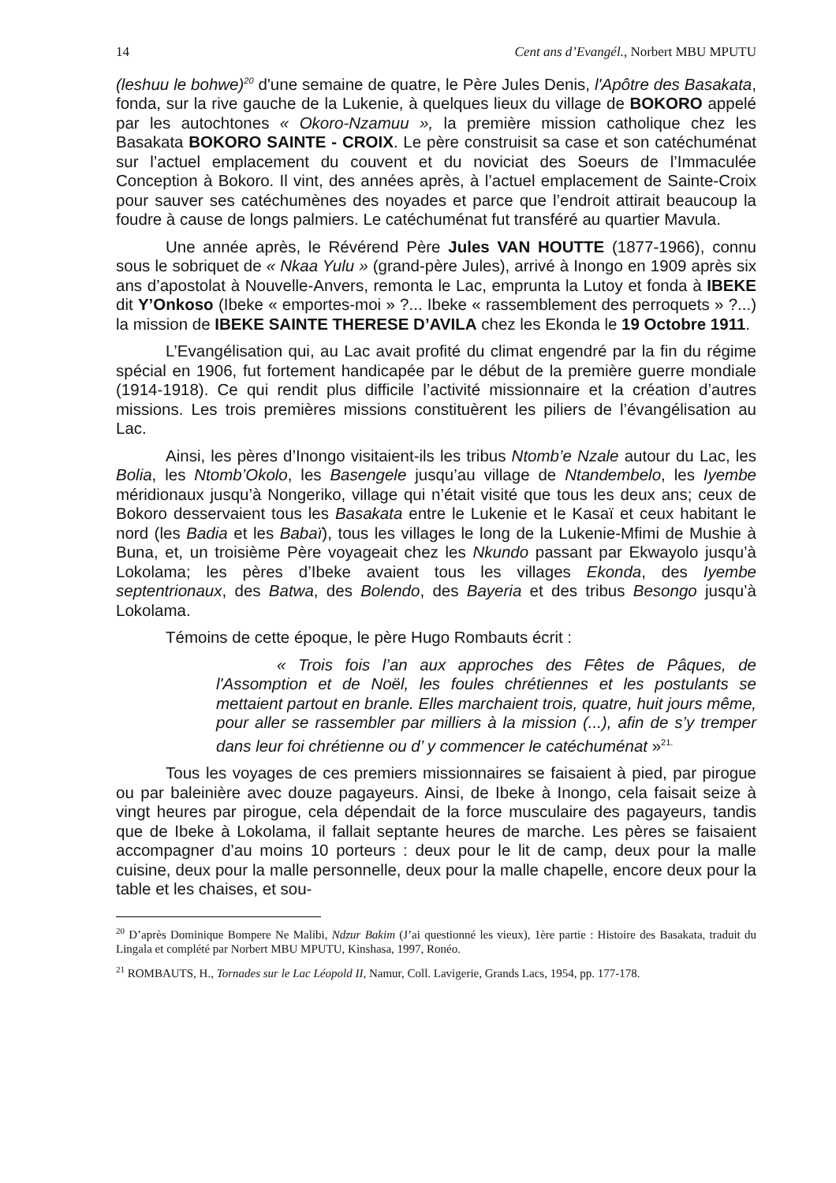14 Cent ans d’Evangél., Norbert MBU MPUTU
(leshuu le bohwe)<sup>20</sup> d'une semaine de quatre, le Père Jules Denis, l'Apôtre des Basakata, fonda, sur la rive gauche de la Lukenie, à quelques lieux du village de BOKORO appelé par les autochtones « Okoro-Nzamuu », la première mission catholique chez les Basakata BOKORO SAINTE - CROIX. Le père construisit sa case et son catéchuménat sur l’actuel emplacement du couvent et du noviciat des Soeurs de l’Immaculée Conception à Bokoro. Il vint, des années après, à l’actuel emplacement de Sainte-Croix pour sauver ses catéchumènes des noyades et parce que l’endroit attirait beaucoup la foudre à cause de longs palmiers. Le catéchuménat fut transféré au quartier Mavula.
Une année après, le Révérend Père Jules VAN HOUTTE (1877-1966), connu sous le sobriquet de « Nkaa Yulu » (grand-père Jules), arrivé à Inongo en 1909 après six ans d’apostolat à Nouvelle-Anvers, remonta le Lac, emprunta la Lutoy et fonda à IBEKE dit Y’Onkoso (Ibeke « emportes-moi » ?... Ibeke « rassemblement des perroquets » ?...) la mission de IBEKE SAINTE THERESE D’AVILA chez les Ekonda le 19 Octobre 1911.
L’Evangélisation qui, au Lac avait profité du climat engendré par la fin du régime spécial en 1906, fut fortement handicapée par le début de la première guerre mondiale (1914-1918). Ce qui rendit plus difficile l’activité missionnaire et la création d’autres missions. Les trois premières missions constituèrent les piliers de l’évangélisation au Lac.
Ainsi, les pères d’Inongo visitaient-ils les tribus Ntomb’e Nzale autour du Lac, les Bolia, les Ntomb’Okolo, les Basengele jusqu’au village de Ntandembelo, les Iyembe méridionaux jusqu’à Nongeriko, village qui n’était visité que tous les deux ans; ceux de Bokoro desservaient tous les Basakata entre le Lukenie et le Kasaï et ceux habitant le nord (les Badia et les Babaï), tous les villages le long de la Lukenie-Mfimi de Mushie à Buna, et, un troisième Père voyageait chez les Nkundo passant par Ekwayolo jusqu’à Lokolama; les pères d’Ibeke avaient tous les villages Ekonda, des Iyembe septentrionaux, des Batwa, des Bolendo, des Bayeria et des tribus Besongo jusqu’à Lokolama.
Témoins de cette époque, le père Hugo Rombauts écrit :
« Trois fois l’an aux approches des Fêtes de Pâques, de l'Assomption et de Noël, les foules chrétiennes et les postulants se mettaient partout en branle. Elles marchaient trois, quatre, huit jours même, pour aller se rassembler par milliers à la mission (...), afin de s’y tremper dans leur foi chrétienne ou d’ y commencer le catéchuménat »<sup>21.</sup>
Tous les voyages de ces premiers missionnaires se faisaient à pied, par pirogue ou par baleinière avec douze pagayeurs. Ainsi, de Ibeke à Inongo, cela faisait seize à vingt heures par pirogue, cela dépendait de la force musculaire des pagayeurs, tandis que de Ibeke à Lokolama, il fallait septante heures de marche. Les pères se faisaient accompagner d’au moins 10 porteurs : deux pour le lit de camp, deux pour la malle cuisine, deux pour la malle personnelle, deux pour la malle chapelle, encore deux pour la table et les chaises, et sou-
<sup>20</sup> D’après Dominique Bompere Ne Malibi, Ndzur Bakim (J’ai questionné les vieux), 1ère partie : Histoire des Basakata, traduit du Lingala et complété par Norbert MBU MPUTU, Kinshasa, 1997, Ronéo.
<sup>21</sup> ROMBAUTS, H., Tornades sur le Lac Léopold II, Namur, Coll. Lavigerie, Grands Lacs, 1954, pp. 177-178.